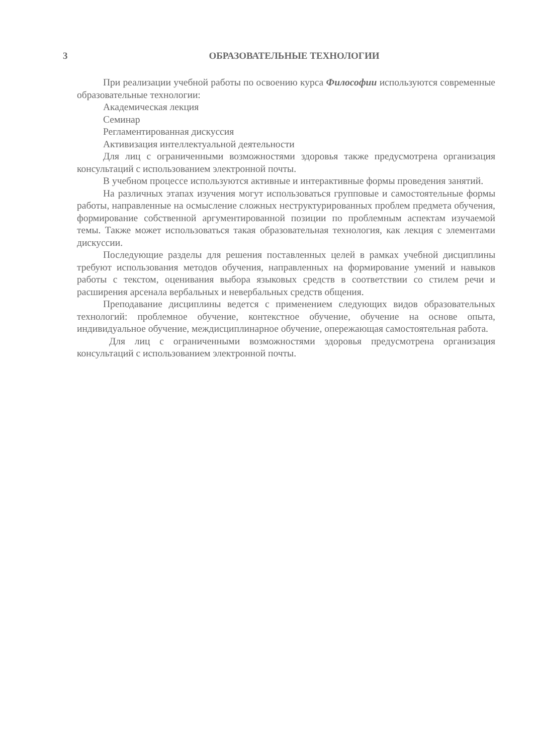3 ОБРАЗОВАТЕЛЬНЫЕ ТЕХНОЛОГИИ
При реализации учебной работы по освоению курса Философии используются современные образовательные технологии:
Академическая лекция
Семинар
Регламентированная дискуссия
Активизация интеллектуальной деятельности
Для лиц с ограниченными возможностями здоровья также предусмотрена организация консультаций с использованием электронной почты.
В учебном процессе используются активные и интерактивные формы проведения занятий.
На различных этапах изучения могут использоваться групповые и самостоятельные формы работы, направленные на осмысление сложных неструктурированных проблем предмета обучения, формирование собственной аргументированной позиции по проблемным аспектам изучаемой темы. Также может использоваться такая образовательная технология, как лекция с элементами дискуссии.
Последующие разделы для решения поставленных целей в рамках учебной дисциплины требуют использования методов обучения, направленных на формирование умений и навыков работы с текстом, оценивания выбора языковых средств в соответствии со стилем речи и расширения арсенала вербальных и невербальных средств общения.
Преподавание дисциплины ведется с применением следующих видов образовательных технологий: проблемное обучение, контекстное обучение, обучение на основе опыта, индивидуальное обучение, междисциплинарное обучение, опережающая самостоятельная работа.
Для лиц с ограниченными возможностями здоровья предусмотрена организация консультаций с использованием электронной почты.